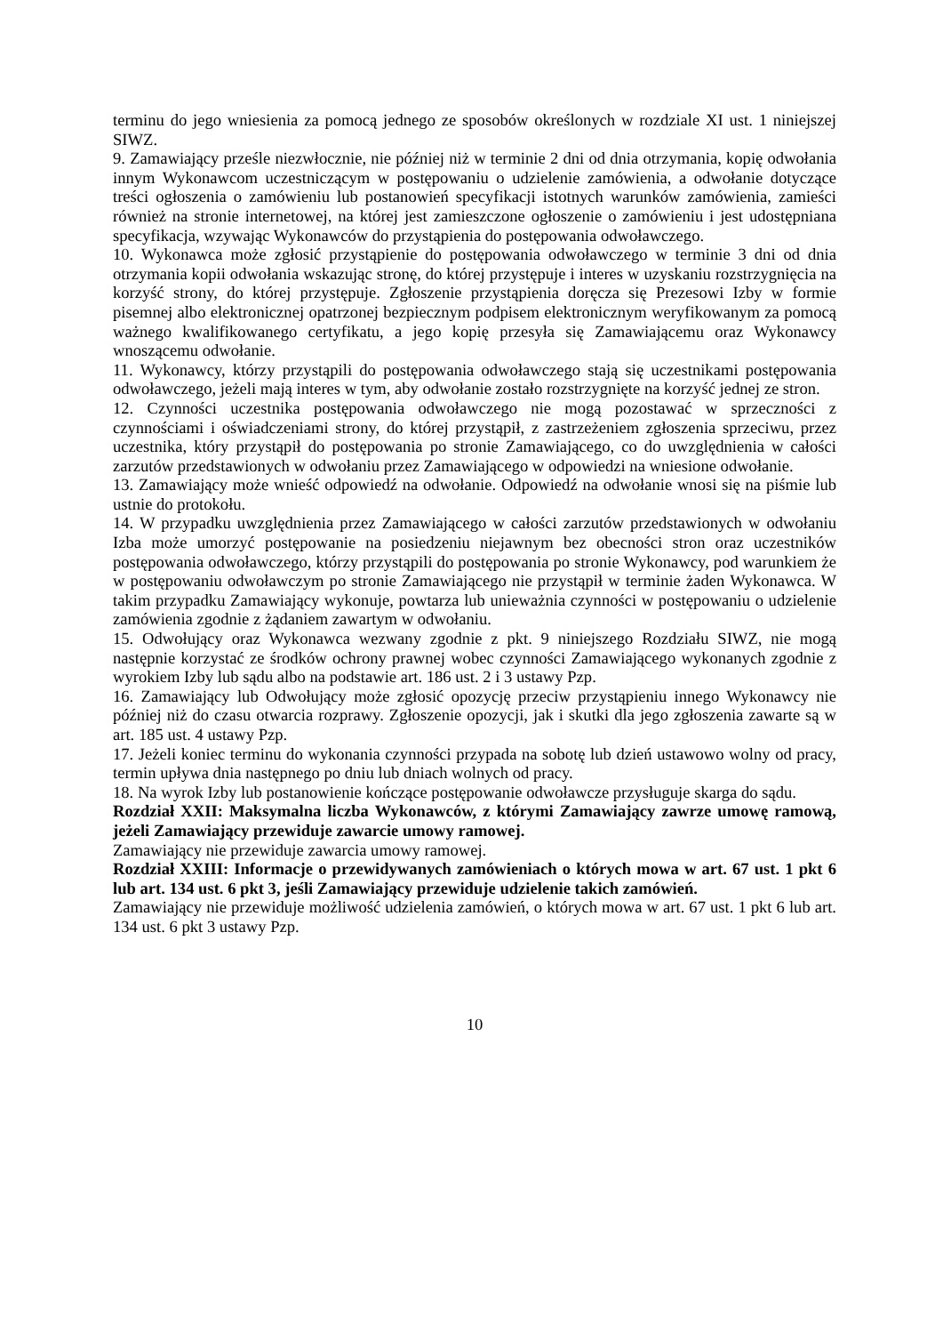terminu do jego wniesienia za pomocą jednego ze sposobów określonych w rozdziale XI ust. 1 niniejszej SIWZ.
9. Zamawiający prześle niezwłocznie, nie później niż w terminie 2 dni od dnia otrzymania, kopię odwołania innym Wykonawcom uczestniczącym w postępowaniu o udzielenie zamówienia, a odwołanie dotyczące treści ogłoszenia o zamówieniu lub postanowień specyfikacji istotnych warunków zamówienia, zamieści również na stronie internetowej, na której jest zamieszczone ogłoszenie o zamówieniu i jest udostępniana specyfikacja, wzywając Wykonawców do przystąpienia do postępowania odwoławczego.
10. Wykonawca może zgłosić przystąpienie do postępowania odwoławczego w terminie 3 dni od dnia otrzymania kopii odwołania wskazując stronę, do której przystępuje i interes w uzyskaniu rozstrzygnięcia na korzyść strony, do której przystępuje. Zgłoszenie przystąpienia doręcza się Prezesowi Izby w formie pisemnej albo elektronicznej opatrzonej bezpiecznym podpisem elektronicznym weryfikowanym za pomocą ważnego kwalifikowanego certyfikatu, a jego kopię przesyła się Zamawiającemu oraz Wykonawcy wnoszącemu odwołanie.
11. Wykonawcy, którzy przystąpili do postępowania odwoławczego stają się uczestnikami postępowania odwoławczego, jeżeli mają interes w tym, aby odwołanie zostało rozstrzygnięte na korzyść jednej ze stron.
12. Czynności uczestnika postępowania odwoławczego nie mogą pozostawać w sprzeczności z czynnościami i oświadczeniami strony, do której przystąpił, z zastrzeżeniem zgłoszenia sprzeciwu, przez uczestnika, który przystąpił do postępowania po stronie Zamawiającego, co do uwzględnienia w całości zarzutów przedstawionych w odwołaniu przez Zamawiającego w odpowiedzi na wniesione odwołanie.
13. Zamawiający może wnieść odpowiedź na odwołanie. Odpowiedź na odwołanie wnosi się na piśmie lub ustnie do protokołu.
14. W przypadku uwzględnienia przez Zamawiającego w całości zarzutów przedstawionych w odwołaniu Izba może umorzyć postępowanie na posiedzeniu niejawnym bez obecności stron oraz uczestników postępowania odwoławczego, którzy przystąpili do postępowania po stronie Wykonawcy, pod warunkiem że w postępowaniu odwoławczym po stronie Zamawiającego nie przystąpił w terminie żaden Wykonawca. W takim przypadku Zamawiający wykonuje, powtarza lub unieważnia czynności w postępowaniu o udzielenie zamówienia zgodnie z żądaniem zawartym w odwołaniu.
15. Odwołujący oraz Wykonawca wezwany zgodnie z pkt. 9 niniejszego Rozdziału SIWZ, nie mogą następnie korzystać ze środków ochrony prawnej wobec czynności Zamawiającego wykonanych zgodnie z wyrokiem Izby lub sądu albo na podstawie art. 186 ust. 2 i 3 ustawy Pzp.
16. Zamawiający lub Odwołujący może zgłosić opozycję przeciw przystąpieniu innego Wykonawcy nie później niż do czasu otwarcia rozprawy. Zgłoszenie opozycji, jak i skutki dla jego zgłoszenia zawarte są w art. 185 ust. 4 ustawy Pzp.
17. Jeżeli koniec terminu do wykonania czynności przypada na sobotę lub dzień ustawowo wolny od pracy, termin upływa dnia następnego po dniu lub dniach wolnych od pracy.
18. Na wyrok Izby lub postanowienie kończące postępowanie odwoławcze przysługuje skarga do sądu.
Rozdział XXII: Maksymalna liczba Wykonawców, z którymi Zamawiający zawrze umowę ramową, jeżeli Zamawiający przewiduje zawarcie umowy ramowej.
Zamawiający nie przewiduje zawarcia umowy ramowej.
Rozdział XXIII: Informacje o przewidywanych zamówieniach o których mowa w art. 67 ust. 1 pkt 6 lub art. 134 ust. 6 pkt 3, jeśli Zamawiający przewiduje udzielenie takich zamówień.
Zamawiający nie przewiduje możliwość udzielenia zamówień, o których mowa w art. 67 ust. 1 pkt 6 lub art. 134 ust. 6 pkt 3 ustawy Pzp.
10